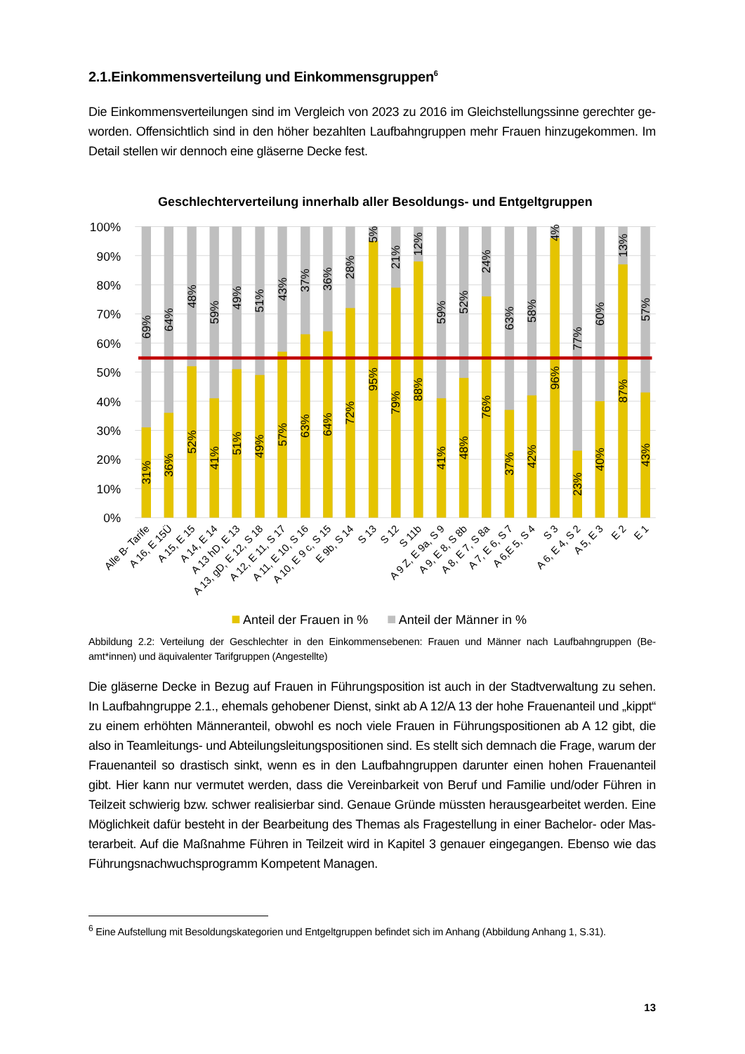2.1.Einkommensverteilung und Einkommensgruppen<sup>6</sup>
Die Einkommensverteilungen sind im Vergleich von 2023 zu 2016 im Gleichstellungssinne gerechter ge­worden. Offensichtlich sind in den höher bezahlten Laufbahngruppen mehr Frauen hinzugekommen. Im Detail stellen wir dennoch eine gläserne Decke fest.
Geschlechterverteilung innerhalb aller Besoldungs- und Entgeltgruppen
100%
90%
80%
70%
60%
50%
40%
30%
20%
10%
0%
31%
69%
36%
64%
52%
48%
41%
59%
51%
49%
49%
51%
57%
43%
63%
37%
64%
36%
72%
28%
95%
5%
79%
21%
88%
12%
41%
59%
48%
52%
76%
24%
37%
63%
42%
58%
96%
4%
23%
77%
40%
60%
87%
13%
43%
57%
Alle B- Tarife
A 16, E 15Ü
A 15, E 15
A 14, E 14
A 13 hD, E 13
A 13, gD, E 12, S 18
A 12, E 11, S 17
A 11, E 10, S 16
A 10, E 9 c, S 15
E 9b, S 14
S 13
S 12
S 11b
A 9 Z, E 9a, S 9
A 9, E 8, S 8b
A 8, E 7, S 8a
A 7, E 6, S 7
A 6,E 5, S 4
S 3
A 6, E 4, S 2
A 5, E 3
E 2
E 1
Anteil der Frauen in %
Anteil der Männer in %
Abbildung 2.2: Verteilung der Geschlechter in den Einkommensebenen: Frauen und Männer nach Laufbahngruppen (Be­amt*innen) und äquivalenter Tarifgruppen (Angestellte)
Die gläserne Decke in Bezug auf Frauen in Führungsposition ist auch in der Stadtverwaltung zu sehen. In Laufbahngruppe 2.1., ehemals gehobener Dienst, sinkt ab A 12/A 13 der hohe Frauenanteil und „kippt“ zu einem erhöhten Männeranteil, obwohl es noch viele Frauen in Führungspositionen ab A 12 gibt, die also in Teamleitungs- und Abteilungsleitungspositionen sind. Es stellt sich demnach die Frage, warum der Frauenanteil so drastisch sinkt, wenn es in den Laufbahngruppen darunter einen hohen Frauenanteil gibt. Hier kann nur vermutet werden, dass die Vereinbarkeit von Beruf und Familie und/oder Führen in Teilzeit schwierig bzw. schwer realisierbar sind. Genaue Gründe müssten herausgearbeitet werden. Eine Möglichkeit dafür besteht in der Bearbeitung des Themas als Fragestellung in einer Bachelor- oder Mas­terarbeit. Auf die Maßnahme Führen in Teilzeit wird in Kapitel 3 genauer eingegangen. Ebenso wie das Führungsnachwuchsprogramm Kompetent Managen.
<sup>6</sup> Eine Aufstellung mit Besoldungskategorien und Entgeltgruppen befindet sich im Anhang (Abbildung Anhang 1, S.31).
13